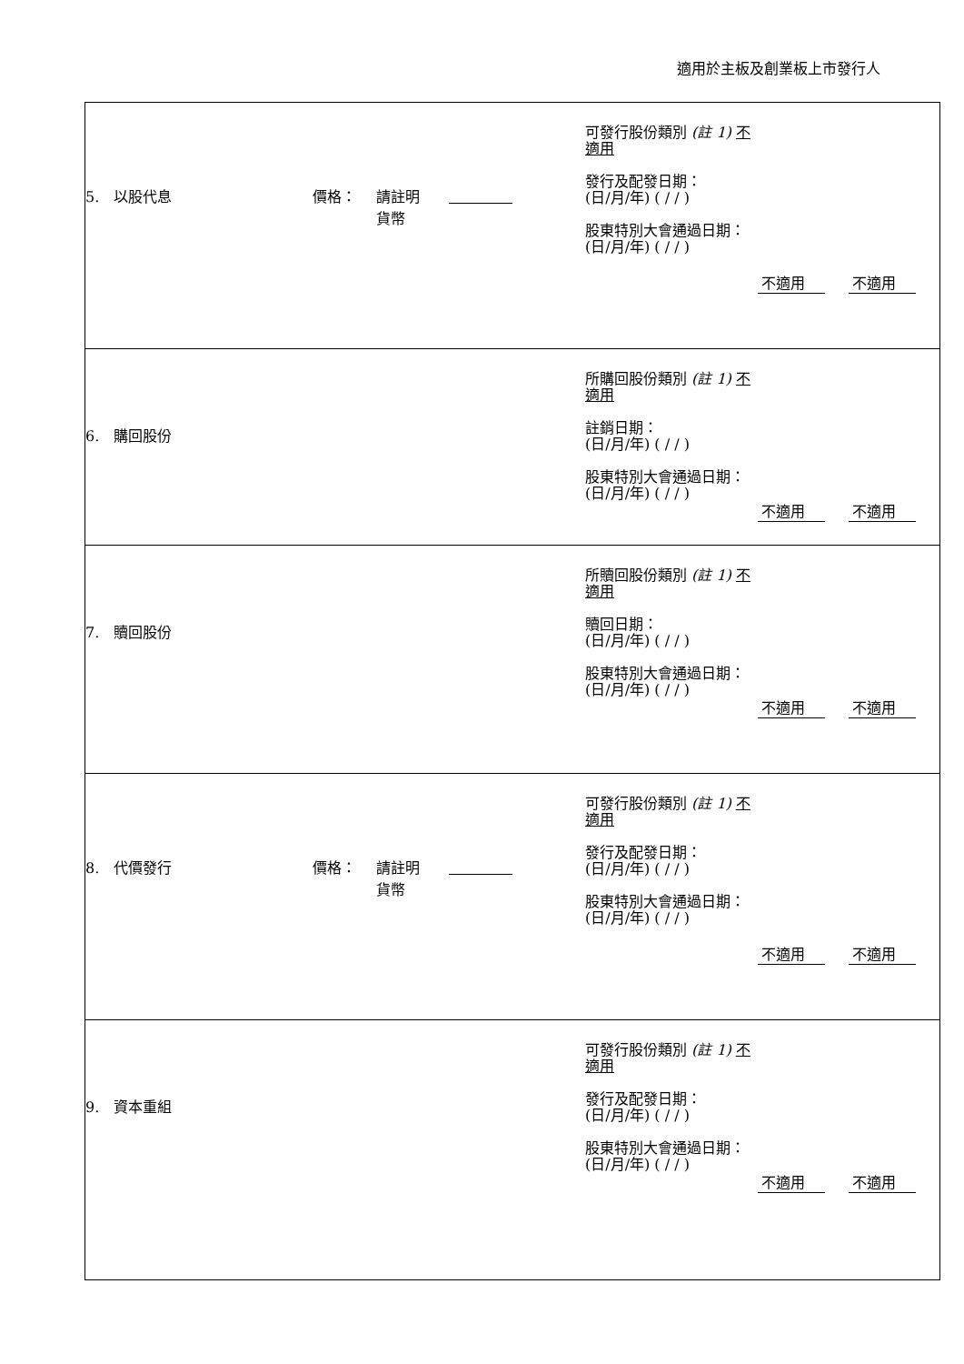適用於主板及創業板上市發行人
| 5. 以股代息 價格： 請註明 貨幣 可發行股份類別 (註 1) 不適用 發行及配發日期： (日/月/年) ( / / ) 股東特別大會通過日期： (日/月/年) ( / / ) 不適用 不適用 |
| 6. 購回股份 所購回股份類別 (註 1) 不適用 註銷日期： (日/月/年) ( / / ) 股東特別大會通過日期： (日/月/年) ( / / ) 不適用 不適用 |
| 7. 贖回股份 所贖回股份類別 (註 1) 不適用 贖回日期： (日/月/年) ( / / ) 股東特別大會通過日期： (日/月/年) ( / / ) 不適用 不適用 |
| 8. 代價發行 價格： 請註明 貨幣 可發行股份類別 (註 1) 不適用 發行及配發日期： (日/月/年) ( / / ) 股東特別大會通過日期： (日/月/年) ( / / ) 不適用 不適用 |
| 9. 資本重組 可發行股份類別 (註 1) 不適用 發行及配發日期： (日/月/年) ( / / ) 股東特別大會通過日期： (日/月/年) ( / / ) 不適用 不適用 |